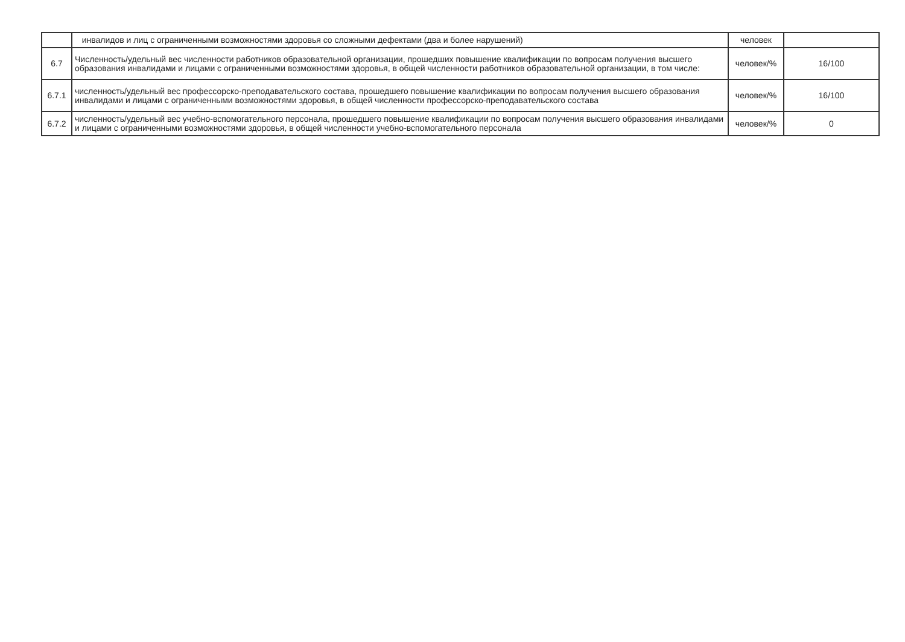| | инвалидов и лиц с ограниченными возможностями здоровья со сложными дефектами (два и более нарушений) | человек | |
| 6.7 | Численность/удельный вес численности работников образовательной организации, прошедших повышение квалификации по вопросам получения высшего образования инвалидами и лицами с ограниченными возможностями здоровья, в общей численности работников образовательной организации, в том числе: | человек/% | 16/100 |
| 6.7.1 | численность/удельный вес профессорско-преподавательского состава, прошедшего повышение квалификации по вопросам получения высшего образования инвалидами и лицами с ограниченными возможностями здоровья, в общей численности профессорско-преподавательского состава | человек/% | 16/100 |
| 6.7.2 | численность/удельный вес учебно-вспомогательного персонала, прошедшего повышение квалификации по вопросам получения высшего образования инвалидами и лицами с ограниченными возможностями здоровья, в общей численности учебно-вспомогательного персонала | человек/% | 0 |